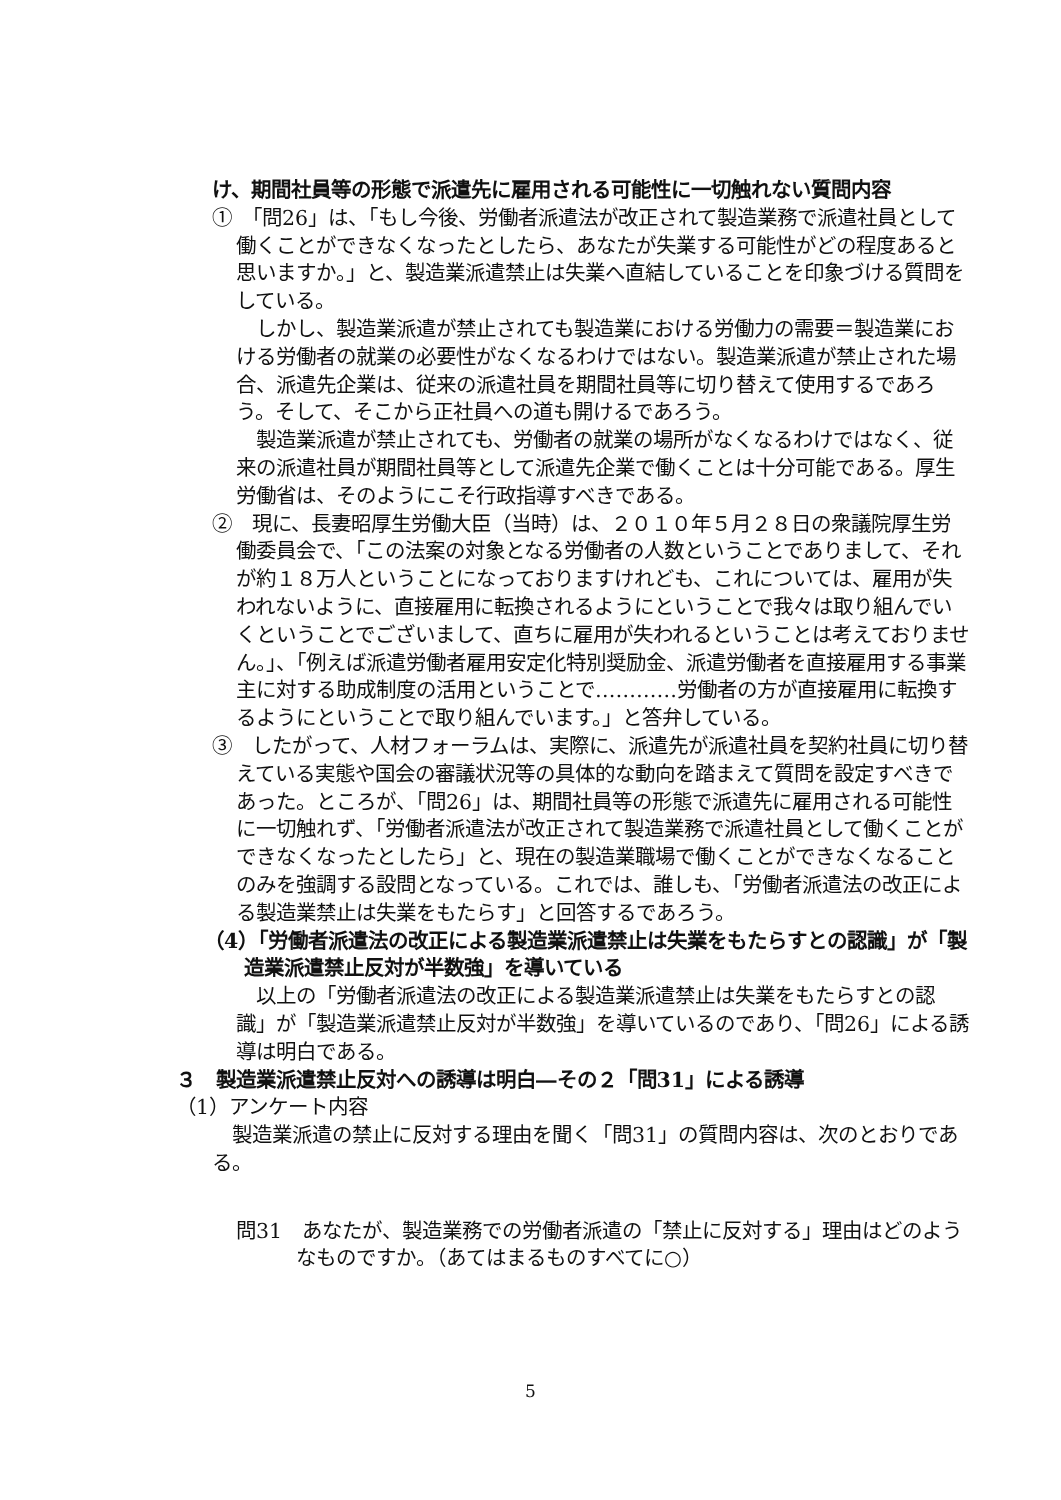け、期間社員等の形態で派遣先に雇用される可能性に一切触れない質問内容
①　「問26」は、「もし今後、労働者派遣法が改正されて製造業務で派遣社員として働くことができなくなったとしたら、あなたが失業する可能性がどの程度あると思いますか。」と、製造業派遣禁止は失業へ直結していることを印象づける質問をしている。
　しかし、製造業派遣が禁止されても製造業における労働力の需要＝製造業における労働者の就業の必要性がなくなるわけではない。製造業派遣が禁止された場合、派遣先企業は、従来の派遣社員を期間社員等に切り替えて使用するであろう。そして、そこから正社員への道も開けるであろう。
　製造業派遣が禁止されても、労働者の就業の場所がなくなるわけではなく、従来の派遣社員が期間社員等として派遣先企業で働くことは十分可能である。厚生労働省は、そのようにこそ行政指導すべきである。
②　現に、長妻昭厚生労働大臣（当時）は、２０１０年５月２８日の衆議院厚生労働委員会で、「この法案の対象となる労働者の人数ということでありまして、それが約１８万人ということになっておりますけれども、これについては、雇用が失われないように、直接雇用に転換されるようにということで我々は取り組んでいくということでございまして、直ちに雇用が失われるということは考えておりません。」、「例えば派遣労働者雇用安定化特別奨励金、派遣労働者を直接雇用する事業主に対する助成制度の活用ということで…………労働者の方が直接雇用に転換するようにということで取り組んでいます。」と答弁している。
③　したがって、人材フォーラムは、実際に、派遣先が派遣社員を契約社員に切り替えている実態や国会の審議状況等の具体的な動向を踏まえて質問を設定すべきであった。ところが、「問26」は、期間社員等の形態で派遣先に雇用される可能性に一切触れず、「労働者派遣法が改正されて製造業務で派遣社員として働くことができなくなったとしたら」と、現在の製造業職場で働くことができなくなることのみを強調する設問となっている。これでは、誰しも、「労働者派遣法の改正による製造業禁止は失業をもたらす」と回答するであろう。
（4）「労働者派遣法の改正による製造業派遣禁止は失業をもたらすとの認識」が「製造業派遣禁止反対が半数強」を導いている
　以上の「労働者派遣法の改正による製造業派遣禁止は失業をもたらすとの認識」が「製造業派遣禁止反対が半数強」を導いているのであり、「問26」による誘導は明白である。
３　製造業派遣禁止反対への誘導は明白―その２「問31」による誘導
（1）アンケート内容
　製造業派遣の禁止に反対する理由を聞く「問31」の質問内容は、次のとおりである。
問31　あなたが、製造業務での労働者派遣の「禁止に反対する」理由はどのようなものですか。（あてはまるものすべてに○）
5